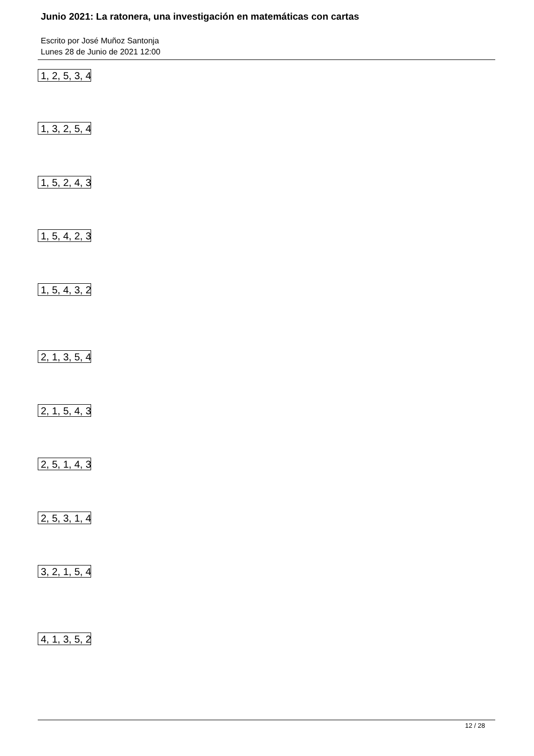Junio 2021: La ratonera, una investigación en matemáticas con cartas
Escrito por José Muñoz Santonja
Lunes 28 de Junio de 2021 12:00
1, 2, 5, 3, 4
1, 3, 2, 5, 4
1, 5, 2, 4, 3
1, 5, 4, 2, 3
1, 5, 4, 3, 2
2, 1, 3, 5, 4
2, 1, 5, 4, 3
2, 5, 1, 4, 3
2, 5, 3, 1, 4
3, 2, 1, 5, 4
4, 1, 3, 5, 2
12 / 28